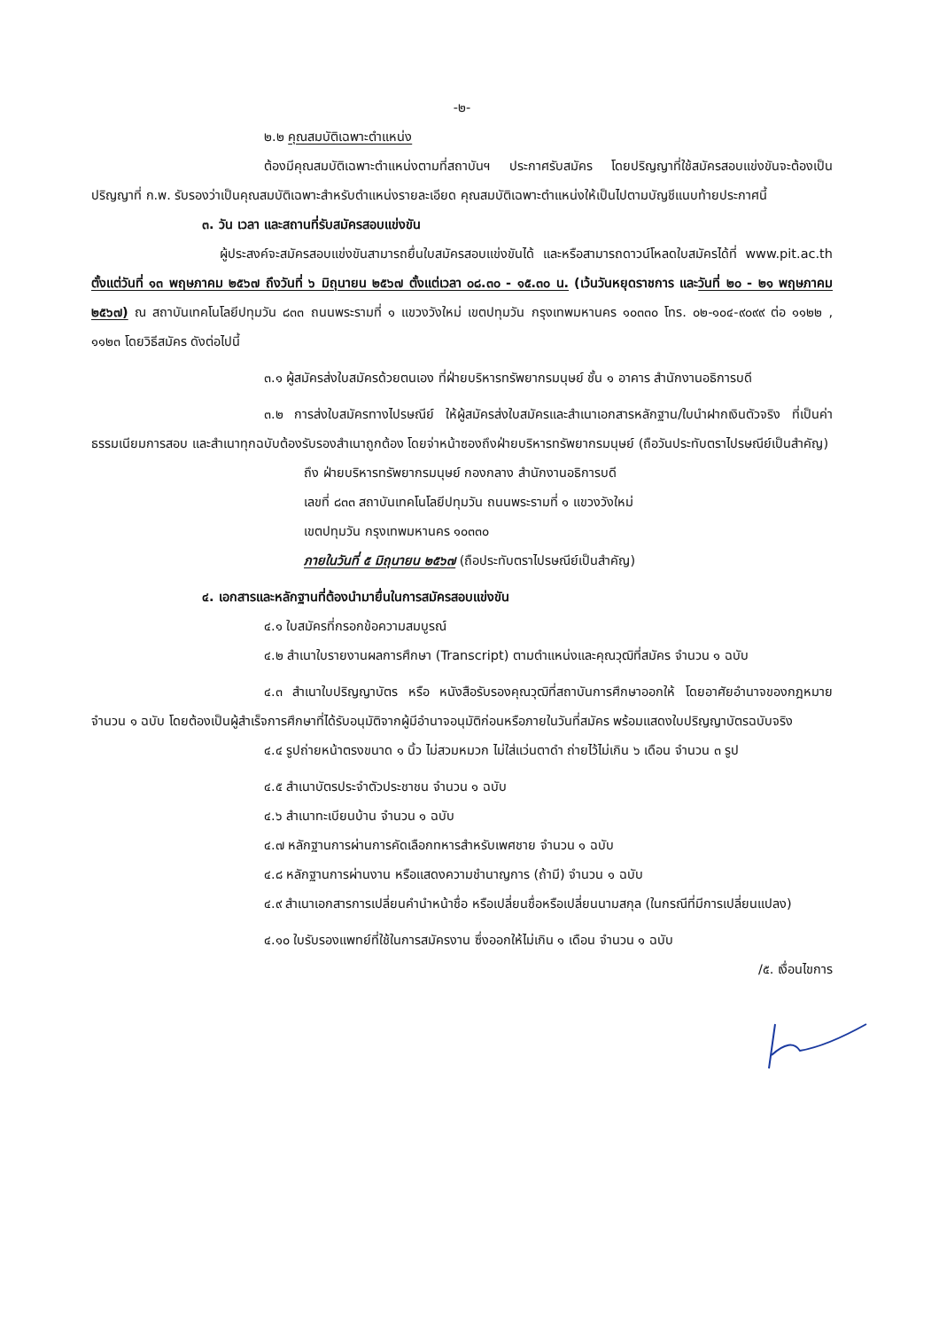-๒-
๒.๒ คุณสมบัติเฉพาะตำแหน่ง
ต้องมีคุณสมบัติเฉพาะตำแหน่งตามที่สถาบันฯ ประกาศรับสมัคร โดยปริญญาที่ใช้สมัครสอบแข่งขันจะต้องเป็นปริญญาที่ ก.พ. รับรองว่าเป็นคุณสมบัติเฉพาะสำหรับตำแหน่งรายละเอียด คุณสมบัติเฉพาะตำแหน่งให้เป็นไปตามบัญชีแนบท้ายประกาศนี้
๓. วัน เวลา และสถานที่รับสมัครสอบแข่งขัน
ผู้ประสงค์จะสมัครสอบแข่งขันสามารถยื่นใบสมัครสอบแข่งขันได้ และหรือสามารถดาวน์โหลดใบสมัครได้ที่ www.pit.ac.th ตั้งแต่วันที่ ๑๓ พฤษภาคม ๒๕๖๗ ถึงวันที่ ๖ มิถุนายน ๒๕๖๗ ตั้งแต่เวลา ๐๘.๓๐ - ๑๕.๓๐ น. (เว้นวันหยุดราชการ และวันที่ ๒๐ - ๒๑ พฤษภาคม ๒๕๖๗) ณ สถาบันเทคโนโลยีปทุมวัน ๘๓๓ ถนนพระรามที่ ๑ แขวงวังใหม่ เขตปทุมวัน กรุงเทพมหานคร ๑๐๓๓๐ โทร. ๐๒-๑๐๔-๙๐๙๙ ต่อ ๑๑๒๒ , ๑๑๒๓ โดยวิธีสมัคร ดังต่อไปนี้
๓.๑ ผู้สมัครส่งใบสมัครด้วยตนเอง ที่ฝ่ายบริหารทรัพยากรมนุษย์ ชั้น ๑ อาคาร สำนักงานอธิการบดี
๓.๒ การส่งใบสมัครทางไปรษณีย์ ให้ผู้สมัครส่งใบสมัครและสำเนาเอกสารหลักฐาน/ใบนำฝากเงินตัวจริง ที่เป็นค่าธรรมเนียมการสอบ และสำเนาทุกฉบับต้องรับรองสำเนาถูกต้อง โดยจ่าหน้าซองถึงฝ่ายบริหารทรัพยากรมนุษย์ (ถือวันประทับตราไปรษณีย์เป็นสำคัญ)
ถึง ฝ่ายบริหารทรัพยากรมนุษย์ กองกลาง สำนักงานอธิการบดี
เลขที่ ๘๓๓ สถาบันเทคโนโลยีปทุมวัน ถนนพระรามที่ ๑ แขวงวังใหม่
เขตปทุมวัน กรุงเทพมหานคร ๑๐๓๓๐
ภายในวันที่ ๕ มิถุนายน ๒๕๖๗ (ถือประทับตราไปรษณีย์เป็นสำคัญ)
๔. เอกสารและหลักฐานที่ต้องนำมายื่นในการสมัครสอบแข่งขัน
๔.๑ ใบสมัครที่กรอกข้อความสมบูรณ์
๔.๒ สำเนาใบรายงานผลการศึกษา (Transcript) ตามตำแหน่งและคุณวุฒิที่สมัคร จำนวน ๑ ฉบับ
๔.๓ สำเนาใบปริญญาบัตร หรือ หนังสือรับรองคุณวุฒิที่สถาบันการศึกษาออกให้ โดยอาศัยอำนาจของกฎหมาย จำนวน ๑ ฉบับ โดยต้องเป็นผู้สำเร็จการศึกษาที่ได้รับอนุมัติจากผู้มีอำนาจอนุมัติก่อนหรือภายในวันที่สมัคร พร้อมแสดงใบปริญญาบัตรฉบับจริง
๔.๔ รูปถ่ายหน้าตรงขนาด ๑ นิ้ว ไม่สวมหมวก ไม่ใส่แว่นตาดำ ถ่ายไว้ไม่เกิน ๖ เดือน จำนวน ๓ รูป
๔.๕ สำเนาบัตรประจำตัวประชาชน จำนวน ๑ ฉบับ
๔.๖ สำเนาทะเบียนบ้าน จำนวน ๑ ฉบับ
๔.๗ หลักฐานการผ่านการคัดเลือกทหารสำหรับเพศชาย จำนวน ๑ ฉบับ
๔.๘ หลักฐานการผ่านงาน หรือแสดงความชำนาญการ (ถ้ามี) จำนวน ๑ ฉบับ
๔.๙ สำเนาเอกสารการเปลี่ยนคำนำหน้าชื่อ หรือเปลี่ยนชื่อหรือเปลี่ยนนามสกุล (ในกรณีที่มีการเปลี่ยนแปลง)
๔.๑๐ ใบรับรองแพทย์ที่ใช้ในการสมัครงาน ซึ่งออกให้ไม่เกิน ๑ เดือน จำนวน ๑ ฉบับ
/๕. เงื่อนไขการ